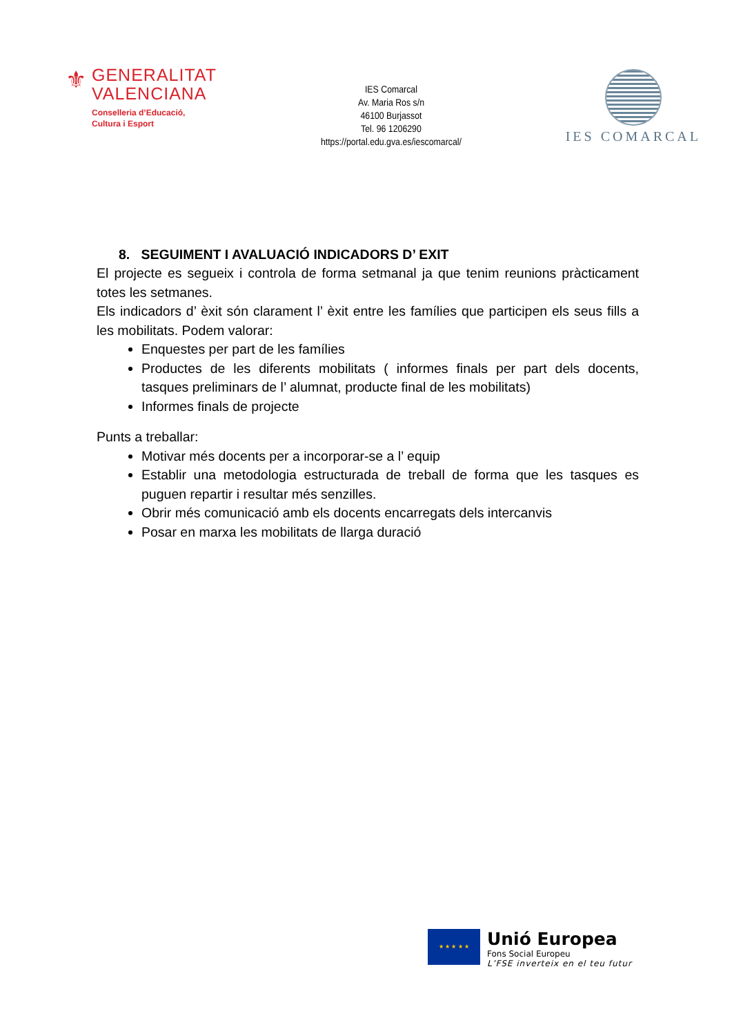⚜
GENERALITAT
VALENCIANA
Conselleria d’Educació,
Cultura i Esport
IES Comarcal
Av. Maria Ros s/n
46100 Burjassot
Tel. 96 1206290
https://portal.edu.gva.es/iescomarcal/
IES COMARCAL
8. SEGUIMENT I AVALUACIÓ INDICADORS D’ EXIT
El projecte es segueix i controla de forma setmanal ja que tenim reunions pràcticament totes les setmanes.
Els indicadors d’ èxit són clarament l’ èxit entre les famílies que participen els seus fills a les mobilitats. Podem valorar:
Enquestes per part de les famílies
Productes de les diferents mobilitats ( informes finals per part dels docents, tasques preliminars de l’ alumnat, producte final de les mobilitats)
Informes finals de projecte
Punts a treballar:
Motivar més docents per a incorporar-se a l’ equip
Establir una metodologia estructurada de treball de forma que les tasques es puguen repartir i resultar més senzilles.
Obrir més comunicació amb els docents encarregats dels intercanvis
Posar en marxa les mobilitats de llarga duració
★ ★ ★ ★ ★
Unió Europea
Fons Social Europeu
L’FSE inverteix en el teu futur